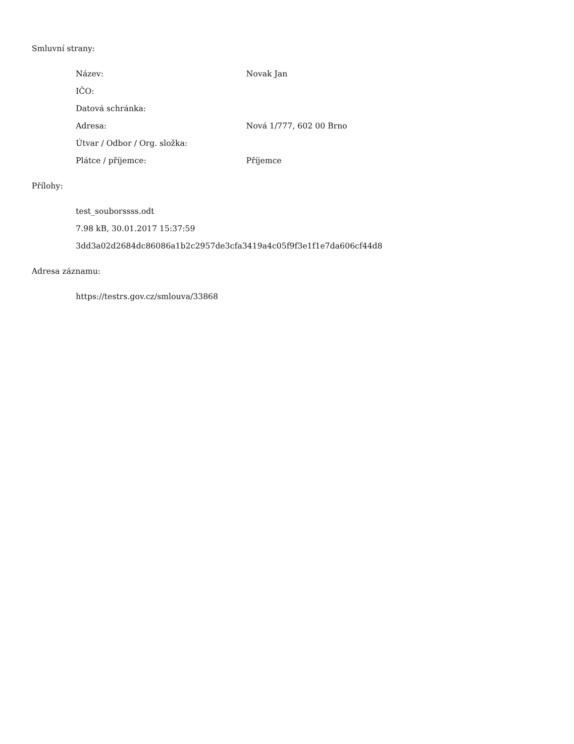Smluvní strany:
| Název: | Novak Jan |
| IČO: | |
| Datová schránka: | |
| Adresa: | Nová 1/777, 602 00 Brno |
| Útvar / Odbor / Org. složka: | |
| Plátce / příjemce: | Příjemce |
Přílohy:
test_souborssss.odt
7.98 kB, 30.01.2017 15:37:59
3dd3a02d2684dc86086a1b2c2957de3cfa3419a4c05f9f3e1f1e7da606cf44d8
Adresa záznamu:
https://testrs.gov.cz/smlouva/33868